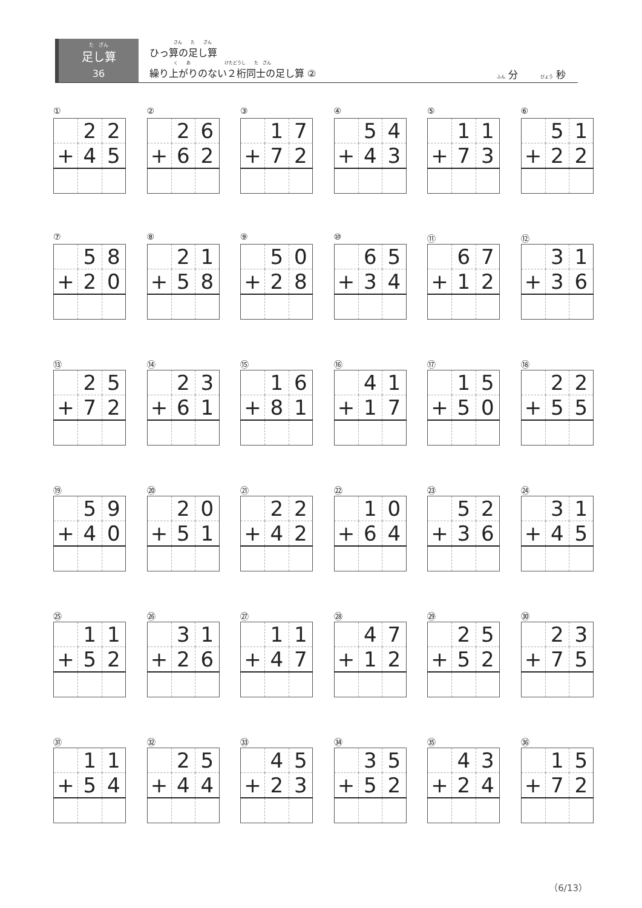た　ざん
足し算
36
さん　　た　　ざん
ひっ算の足し算
く　　あ　　　　　　　　けたどうし　　た　ざん
繰り上がりのない２桁同士の足し算 ②
ふん 分 　　びょう 秒
①
| | 2 | 2 |
| + | 4 | 5 |
②
| | 2 | 6 |
| + | 6 | 2 |
③
| | 1 | 7 |
| + | 7 | 2 |
④
| | 5 | 4 |
| + | 4 | 3 |
⑤
| | 1 | 1 |
| + | 7 | 3 |
⑥
| | 5 | 1 |
| + | 2 | 2 |
⑦
| | 5 | 8 |
| + | 2 | 0 |
⑧
| | 2 | 1 |
| + | 5 | 8 |
⑨
| | 5 | 0 |
| + | 2 | 8 |
⑩
| | 6 | 5 |
| + | 3 | 4 |
⑪
| | 6 | 7 |
| + | 1 | 2 |
⑫
| | 3 | 1 |
| + | 3 | 6 |
⑬
| | 2 | 5 |
| + | 7 | 2 |
⑭
| | 2 | 3 |
| + | 6 | 1 |
⑮
| | 1 | 6 |
| + | 8 | 1 |
⑯
| | 4 | 1 |
| + | 1 | 7 |
⑰
| | 1 | 5 |
| + | 5 | 0 |
⑱
| | 2 | 2 |
| + | 5 | 5 |
⑲
| | 5 | 9 |
| + | 4 | 0 |
⑳
| | 2 | 0 |
| + | 5 | 1 |
㉑
| | 2 | 2 |
| + | 4 | 2 |
㉒
| | 1 | 0 |
| + | 6 | 4 |
㉓
| | 5 | 2 |
| + | 3 | 6 |
㉔
| | 3 | 1 |
| + | 4 | 5 |
㉕
| | 1 | 1 |
| + | 5 | 2 |
㉖
| | 3 | 1 |
| + | 2 | 6 |
㉗
| | 1 | 1 |
| + | 4 | 7 |
㉘
| | 4 | 7 |
| + | 1 | 2 |
㉙
| | 2 | 5 |
| + | 5 | 2 |
㉚
| | 2 | 3 |
| + | 7 | 5 |
㉛
| | 1 | 1 |
| + | 5 | 4 |
㉜
| | 2 | 5 |
| + | 4 | 4 |
㉝
| | 4 | 5 |
| + | 2 | 3 |
㉞
| | 3 | 5 |
| + | 5 | 2 |
㉟
| | 4 | 3 |
| + | 2 | 4 |
㊱
| | 1 | 5 |
| + | 7 | 2 |
（6/13）